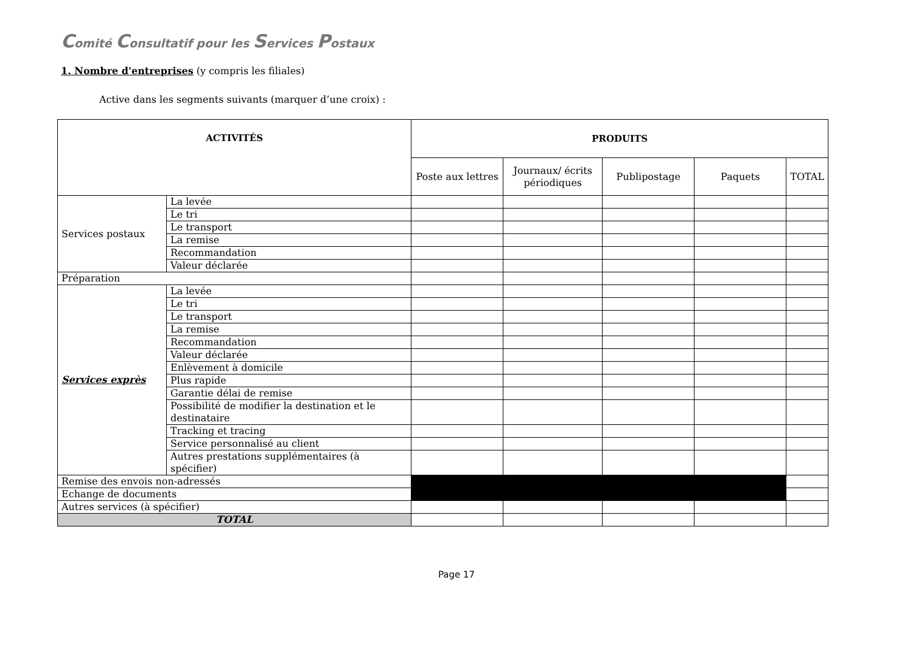Comité Consultatif pour les Services Postaux
1. Nombre d'entreprises (y compris les filiales)
Active dans les segments suivants (marquer d’une croix) :
| ACTIVITÉS | | PRODUITS | | | | |
| --- | --- | --- | --- | --- | --- | --- |
| | | Poste aux lettres | Journaux/ écrits périodiques | Publipostage | Paquets | TOTAL |
| Services postaux | La levée | | | | | |
| | Le tri | | | | | |
| | Le transport | | | | | |
| | La remise | | | | | |
| | Recommandation | | | | | |
| | Valeur déclarée | | | | | |
| Préparation | | | | | | |
| Services exprès | La levée | | | | | |
| | Le tri | | | | | |
| | Le transport | | | | | |
| | La remise | | | | | |
| | Recommandation | | | | | |
| | Valeur déclarée | | | | | |
| | Enlèvement à domicile | | | | | |
| | Plus rapide | | | | | |
| | Garantie délai de remise | | | | | |
| | Possibilité de modifier la destination et le destinataire | | | | | |
| | Tracking et tracing | | | | | |
| | Service personnalisé au client | | | | | |
| | Autres prestations supplémentaires (à spécifier) | | | | | |
| Remise des envois non-adressés | | | | | | |
| Echange de documents | | | | | | |
| Autres services (à spécifier) | | | | | | |
| TOTAL | | | | | | |
Page 17